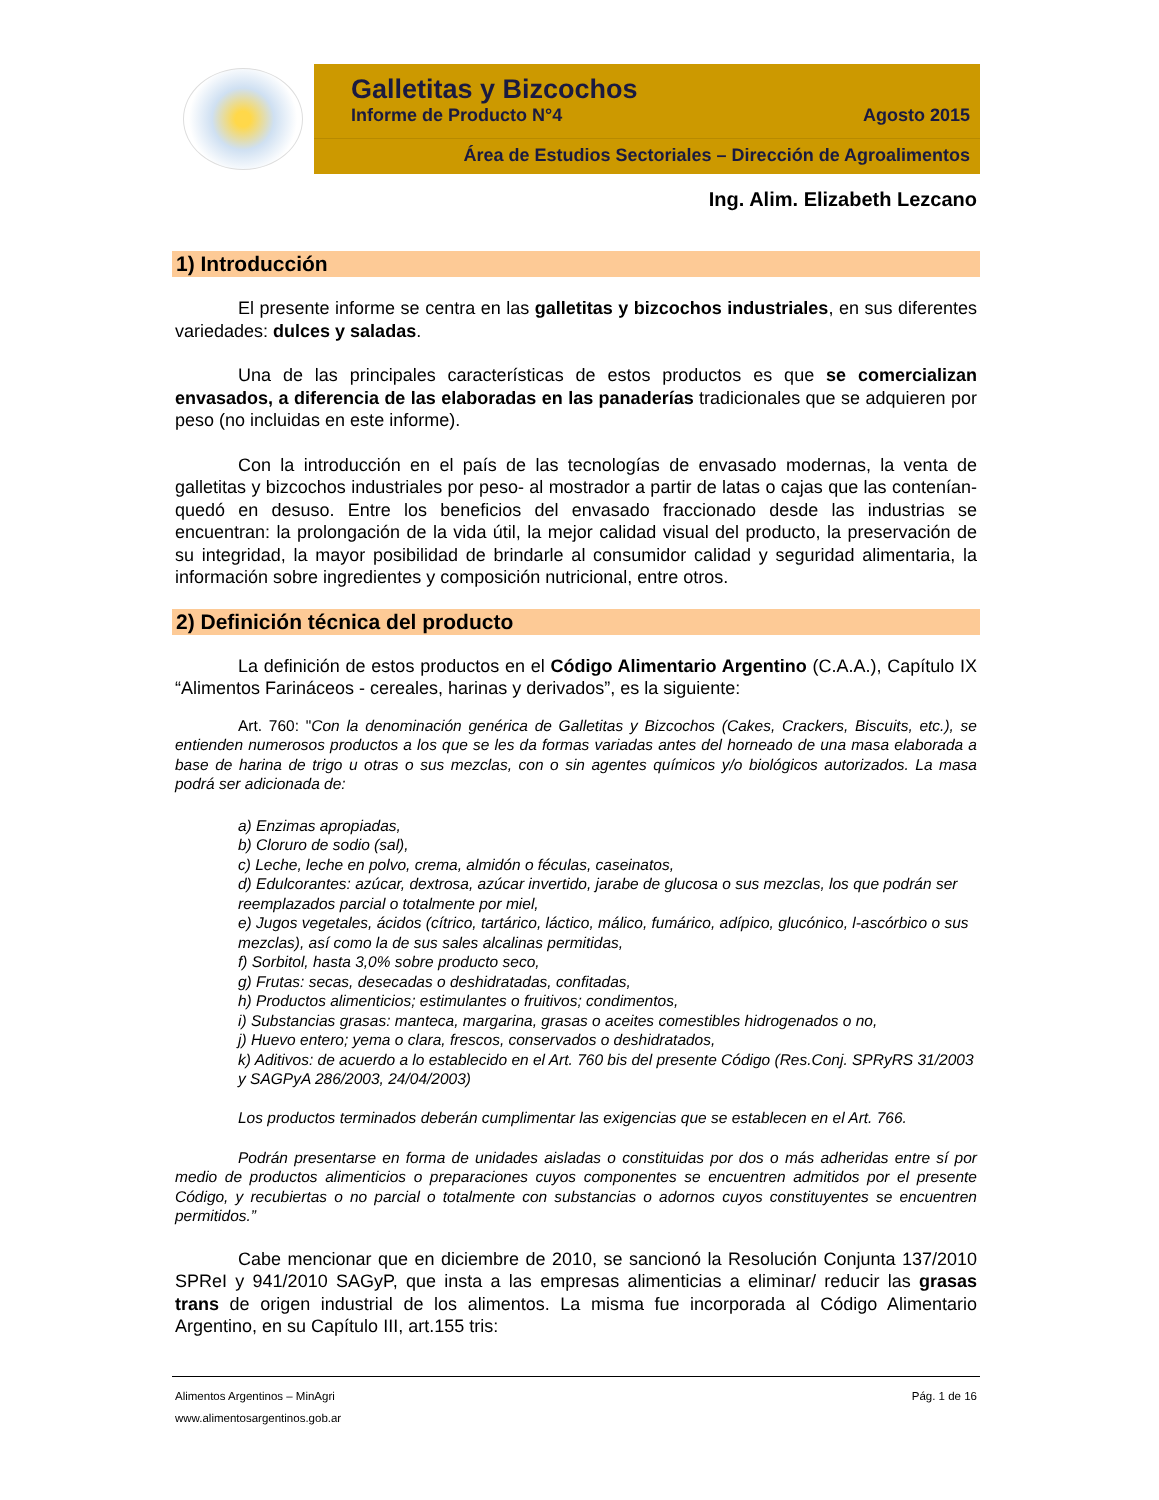Galletitas y Bizcochos
Informe de Producto N°4 Agosto 2015
Área de Estudios Sectoriales – Dirección de Agroalimentos
Ing. Alim. Elizabeth Lezcano
1) Introducción
El presente informe se centra en las galletitas y bizcochos industriales, en sus diferentes variedades: dulces y saladas.
Una de las principales características de estos productos es que se comercializan envasados, a diferencia de las elaboradas en las panaderías tradicionales que se adquieren por peso (no incluidas en este informe).
Con la introducción en el país de las tecnologías de envasado modernas, la venta de galletitas y bizcochos industriales por peso- al mostrador a partir de latas o cajas que las contenían- quedó en desuso. Entre los beneficios del envasado fraccionado desde las industrias se encuentran: la prolongación de la vida útil, la mejor calidad visual del producto, la preservación de su integridad, la mayor posibilidad de brindarle al consumidor calidad y seguridad alimentaria, la información sobre ingredientes y composición nutricional, entre otros.
2) Definición técnica del producto
La definición de estos productos en el Código Alimentario Argentino (C.A.A.), Capítulo IX “Alimentos Farináceos - cereales, harinas y derivados”, es la siguiente:
Art. 760: "Con la denominación genérica de Galletitas y Bizcochos (Cakes, Crackers, Biscuits, etc.), se entienden numerosos productos a los que se les da formas variadas antes del horneado de una masa elaborada a base de harina de trigo u otras o sus mezclas, con o sin agentes químicos y/o biológicos autorizados. La masa podrá ser adicionada de:
a) Enzimas apropiadas,
b) Cloruro de sodio (sal),
c) Leche, leche en polvo, crema, almidón o féculas, caseinatos,
d) Edulcorantes: azúcar, dextrosa, azúcar invertido, jarabe de glucosa o sus mezclas, los que podrán ser reemplazados parcial o totalmente por miel,
e) Jugos vegetales, ácidos (cítrico, tartárico, láctico, málico, fumárico, adípico, glucónico, l-ascórbico o sus mezclas), así como la de sus sales alcalinas permitidas,
f) Sorbitol, hasta 3,0% sobre producto seco,
g) Frutas: secas, desecadas o deshidratadas, confitadas,
h) Productos alimenticios; estimulantes o fruitivos; condimentos,
i) Substancias grasas: manteca, margarina, grasas o aceites comestibles hidrogenados o no,
j) Huevo entero; yema o clara, frescos, conservados o deshidratados,
k) Aditivos: de acuerdo a lo establecido en el Art. 760 bis del presente Código (Res.Conj. SPRyRS 31/2003 y SAGPyA 286/2003, 24/04/2003)
Los productos terminados deberán cumplimentar las exigencias que se establecen en el Art. 766.
Podrán presentarse en forma de unidades aisladas o constituidas por dos o más adheridas entre sí por medio de productos alimenticios o preparaciones cuyos componentes se encuentren admitidos por el presente Código, y recubiertas o no parcial o totalmente con substancias o adornos cuyos constituyentes se encuentren permitidos.”
Cabe mencionar que en diciembre de 2010, se sancionó la Resolución Conjunta 137/2010 SPReI y 941/2010 SAGyP, que insta a las empresas alimenticias a eliminar/ reducir las grasas trans de origen industrial de los alimentos. La misma fue incorporada al Código Alimentario Argentino, en su Capítulo III, art.155 tris:
Alimentos Argentinos – MinAgri Pág. 1 de 16
www.alimentosargentinos.gob.ar